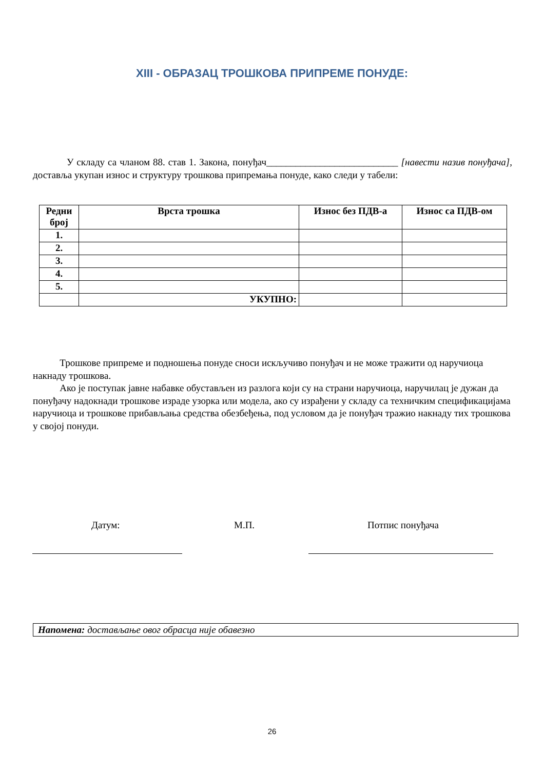XIII - ОБРАЗАЦ ТРОШКОВА ПРИПРЕМЕ ПОНУДЕ:
У складу са чланом 88. став 1. Закона, понуђач___________________________ [навести назив понуђача], доставља укупан износ и структуру трошкова припремања понуде, како следи у табели:
| Редни број | Врста трошка | Износ без ПДВ-а | Износ са ПДВ-ом |
| --- | --- | --- | --- |
| 1. | | | |
| 2. | | | |
| 3. | | | |
| 4. | | | |
| 5. | | | |
| | УКУПНО: | | |
Трошкове припреме и подношења понуде сноси искључиво понуђач и не може тражити од наручиоца накнаду трошкова.
Ако је поступак јавне набавке обустављен из разлога који су на страни наручиоца, наручилац је дужан да понуђачу надокнади трошкове израде узорка или модела, ако су израђени у складу са техничким спецификацијама наручиоца и трошкове прибављања средства обезбеђења, под условом да је понуђач тражио накнаду тих трошкова у својој понуди.
Датум: М.П. Потпис понуђача
Напомена: достављање овог обрасца није обавезно
26